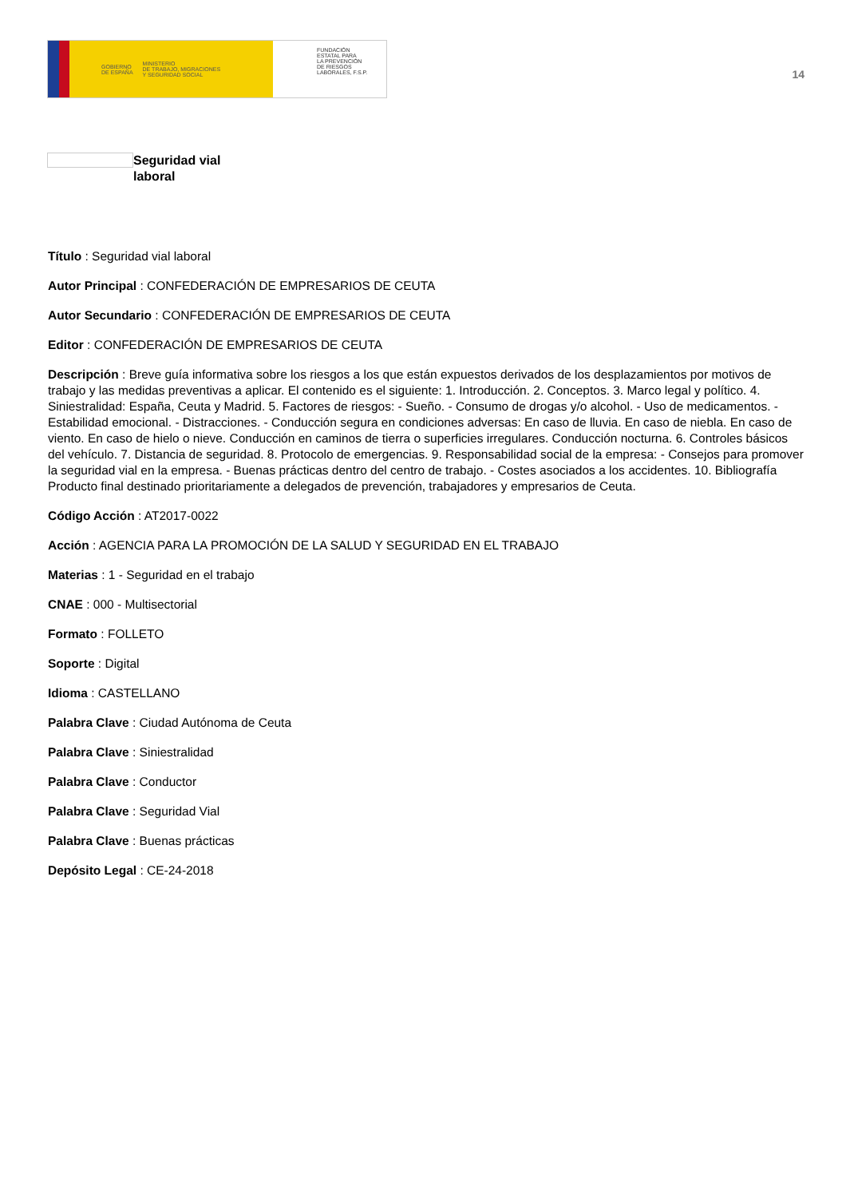GOBIERNO
DE ESPAÑA MINISTERIO
DE TRABAJO, MIGRACIONES
Y SEGURIDAD SOCIAL
FUNDACIÓN
ESTATAL PARA
LA PREVENCIÓN
DE RIESGOS
LABORALES, F.S.P.
14
Seguridad vial
laboral
Título : Seguridad vial laboral
Autor Principal : CONFEDERACIÓN DE EMPRESARIOS DE CEUTA
Autor Secundario : CONFEDERACIÓN DE EMPRESARIOS DE CEUTA
Editor : CONFEDERACIÓN DE EMPRESARIOS DE CEUTA
Descripción : Breve guía informativa sobre los riesgos a los que están expuestos derivados de los desplazamientos por motivos de trabajo y las medidas preventivas a aplicar. El contenido es el siguiente: 1. Introducción. 2. Conceptos. 3. Marco legal y político. 4. Siniestralidad: España, Ceuta y Madrid. 5. Factores de riesgos: - Sueño. - Consumo de drogas y/o alcohol. - Uso de medicamentos. - Estabilidad emocional. - Distracciones. - Conducción segura en condiciones adversas: En caso de lluvia. En caso de niebla. En caso de viento. En caso de hielo o nieve. Conducción en caminos de tierra o superficies irregulares. Conducción nocturna. 6. Controles básicos del vehículo. 7. Distancia de seguridad. 8. Protocolo de emergencias. 9. Responsabilidad social de la empresa: - Consejos para promover la seguridad vial en la empresa. - Buenas prácticas dentro del centro de trabajo. - Costes asociados a los accidentes. 10. Bibliografía Producto final destinado prioritariamente a delegados de prevención, trabajadores y empresarios de Ceuta.
Código Acción : AT2017-0022
Acción : AGENCIA PARA LA PROMOCIÓN DE LA SALUD Y SEGURIDAD EN EL TRABAJO
Materias : 1 - Seguridad en el trabajo
CNAE : 000 - Multisectorial
Formato : FOLLETO
Soporte : Digital
Idioma : CASTELLANO
Palabra Clave : Ciudad Autónoma de Ceuta
Palabra Clave : Siniestralidad
Palabra Clave : Conductor
Palabra Clave : Seguridad Vial
Palabra Clave : Buenas prácticas
Depósito Legal : CE-24-2018